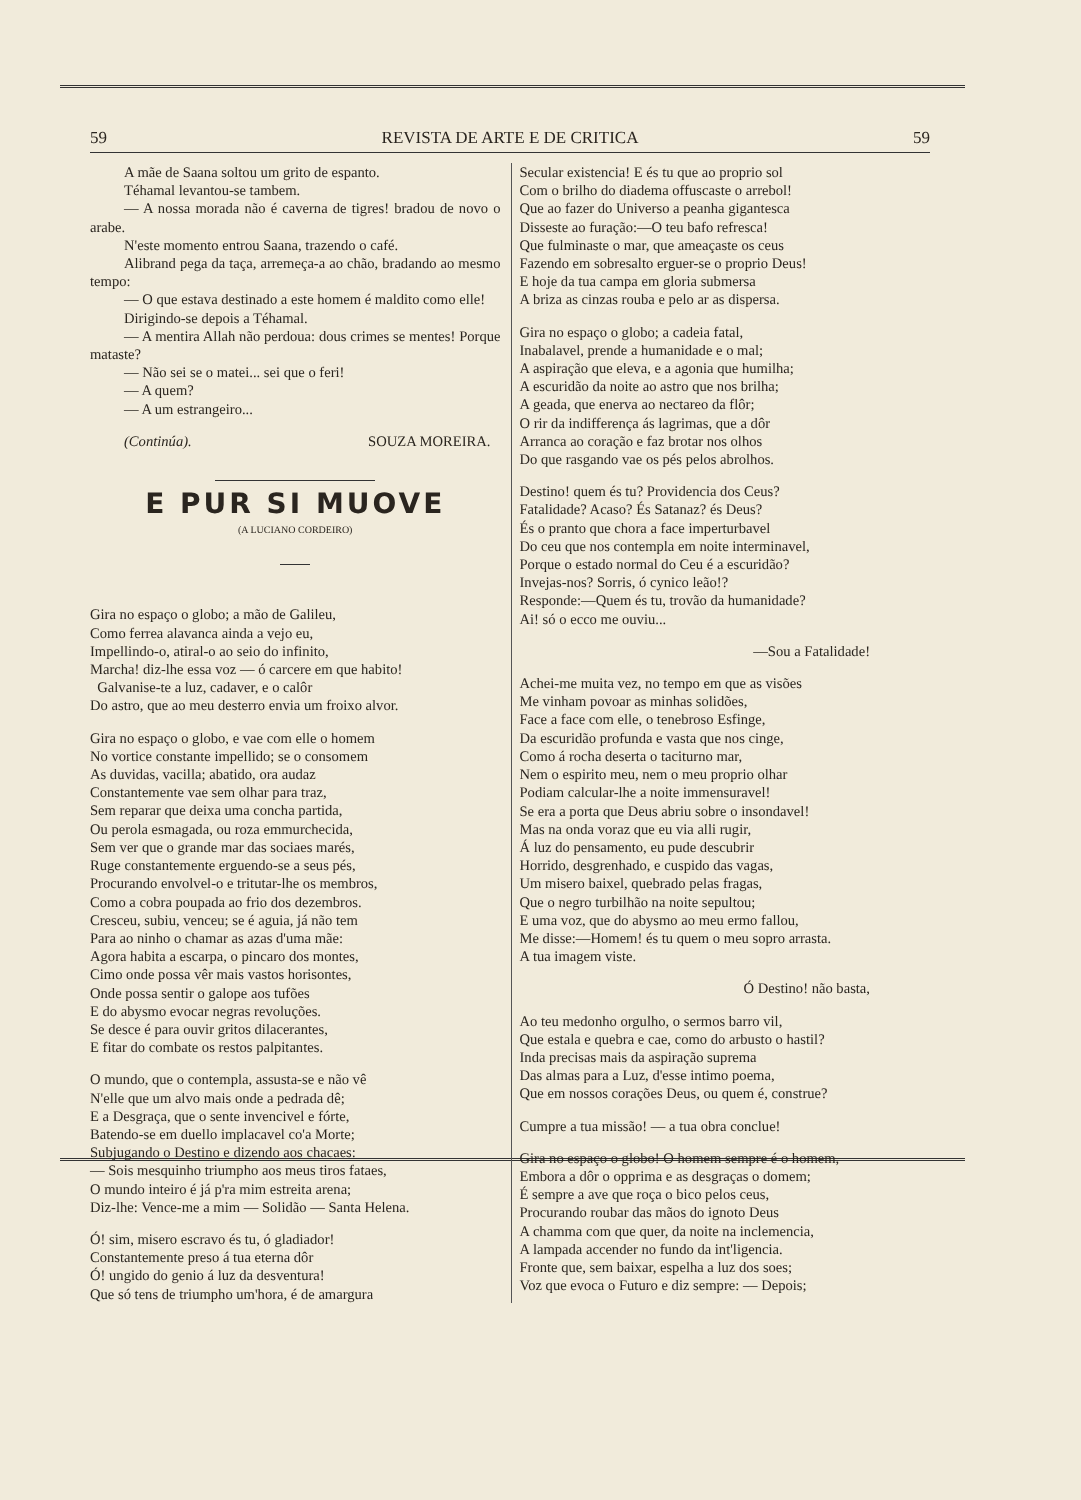59 REVISTA DE ARTE E DE CRITICA 59
A mãe de Saana soltou um grito de espanto.
Téhamal levantou-se tambem.
— A nossa morada não é caverna de tigres! bradou de novo o arabe.
N'este momento entrou Saana, trazendo o café.
Alibrand pega da taça, arremeça-a ao chão, bradando ao mesmo tempo:
— O que estava destinado a este homem é maldito como elle!
Dirigindo-se depois a Téhamal.
— A mentira Allah não perdoua: dous crimes se mentes! Porque mataste?
— Não sei se o matei... sei que o feri!
— A quem?
— A um estrangeiro...
(Continúa). SOUZA MOREIRA.
E PUR SI MUOVE
(A LUCIANO CORDEIRO)
Gira no espaço o globo; a mão de Galileu,
Como ferrea alavanca ainda a vejo eu,
Impellindo-o, atiral-o ao seio do infinito,
Marcha! diz-lhe essa voz — ó carcere em que habito!
Galvanise-te a luz, cadaver, e o calôr
Do astro, que ao meu desterro envia um froixo alvor.
Gira no espaço o globo, e vae com elle o homem
No vortice constante impellido; se o consomem
As duvidas, vacilla; abatido, ora audaz
Constantemente vae sem olhar para traz,
Sem reparar que deixa uma concha partida,
Ou perola esmagada, ou roza emmurchecida,
Sem ver que o grande mar das sociaes marés,
Ruge constantemente erguendo-se a seus pés,
Procurando envolvel-o e tritutar-lhe os membros,
Como a cobra poupada ao frio dos dezembros.
Cresceu, subiu, venceu; se é aguia, já não tem
Para ao ninho o chamar as azas d'uma mãe:
Agora habita a escarpa, o pincaro dos montes,
Cimo onde possa vêr mais vastos horisontes,
Onde possa sentir o galope aos tufões
E do abysmo evocar negras revoluções.
Se desce é para ouvir gritos dilacerantes,
E fitar do combate os restos palpitantes.
O mundo, que o contempla, assusta-se e não vê
N'elle que um alvo mais onde a pedrada dê;
E a Desgraça, que o sente invencivel e fórte,
Batendo-se em duello implacavel co'a Morte;
Subjugando o Destino e dizendo aos chacaes:
— Sois mesquinho triumpho aos meus tiros fataes,
O mundo inteiro é já p'ra mim estreita arena;
Diz-lhe: Vence-me a mim — Solidão — Santa Helena.
Ó! sim, misero escravo és tu, ó gladiador!
Constantemente preso á tua eterna dôr
Ó! ungido do genio á luz da desventura!
Que só tens de triumpho um'hora, é de amargura
Secular existencia! E és tu que ao proprio sol
Com o brilho do diadema offuscaste o arrebol!
Que ao fazer do Universo a peanha gigantesca
Disseste ao furação:—O teu bafo refresca!
Que fulminaste o mar, que ameaçaste os ceus
Fazendo em sobresalto erguer-se o proprio Deus!
E hoje da tua campa em gloria submersa
A briza as cinzas rouba e pelo ar as dispersa.
Gira no espaço o globo; a cadeia fatal,
Inabalavel, prende a humanidade e o mal;
A aspiração que eleva, e a agonia que humilha;
A escuridão da noite ao astro que nos brilha;
A geada, que enerva ao nectareo da flôr;
O rir da indifferença ás lagrimas, que a dôr
Arranca ao coração e faz brotar nos olhos
Do que rasgando vae os pés pelos abrolhos.
Destino! quem és tu? Providencia dos Ceus?
Fatalidade? Acaso? És Satanaz? és Deus?
És o pranto que chora a face imperturbavel
Do ceu que nos contempla em noite interminavel,
Porque o estado normal do Ceu é a escuridão?
Invejas-nos? Sorris, ó cynico leão!?
Responde:—Quem és tu, trovão da humanidade?
Ai! só o ecco me ouviu...
—Sou a Fatalidade!
Achei-me muita vez, no tempo em que as visões
Me vinham povoar as minhas solidões,
Face a face com elle, o tenebroso Esfinge,
Da escuridão profunda e vasta que nos cinge,
Como á rocha deserta o taciturno mar,
Nem o espirito meu, nem o meu proprio olhar
Podiam calcular-lhe a noite immensuravel!
Se era a porta que Deus abriu sobre o insondavel!
Mas na onda voraz que eu via alli rugir,
Á luz do pensamento, eu pude descubrir
Horrido, desgrenhado, e cuspido das vagas,
Um misero baixel, quebrado pelas fragas,
Que o negro turbilhão na noite sepultou;
E uma voz, que do abysmo ao meu ermo fallou,
Me disse:—Homem! és tu quem o meu sopro arrasta.
A tua imagem viste.
Ó Destino! não basta,
Ao teu medonho orgulho, o sermos barro vil,
Que estala e quebra e cae, como do arbusto o hastil?
Inda precisas mais da aspiração suprema
Das almas para a Luz, d'esse intimo poema,
Que em nossos corações Deus, ou quem é, construe?
Cumpre a tua missão! — a tua obra conclue!
Gira no espaço o globo! O homem sempre é o homem,
Embora a dôr o opprima e as desgraças o domem;
É sempre a ave que roça o bico pelos ceus,
Procurando roubar das mãos do ignoto Deus
A chamma com que quer, da noite na inclemencia,
A lampada accender no fundo da int'ligencia.
Fronte que, sem baixar, espelha a luz dos soes;
Voz que evoca o Futuro e diz sempre: — Depois;